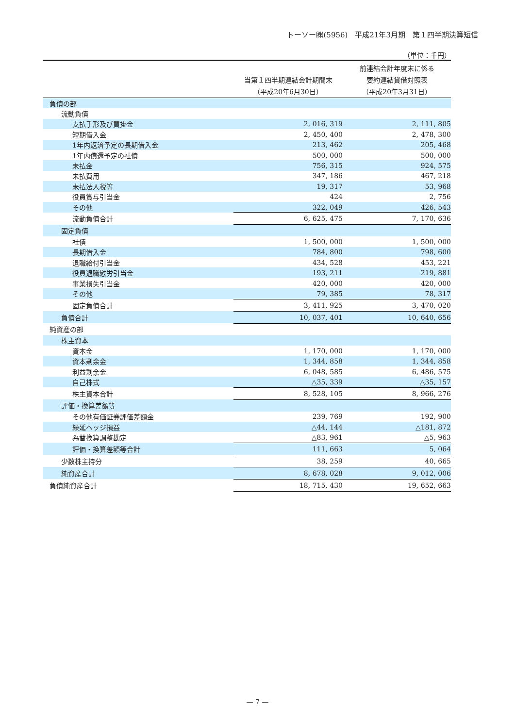トーソー㈱(5956)　平成21年3月期　第１四半期決算短信
（単位：千円）
| | 当第１四半期連結会計期間末 （平成20年6月30日） | 前連結会計年度末に係る 要約連結貸借対照表 （平成20年3月31日） |
| --- | --- | --- |
| 負債の部 | | |
| 流動負債 | | |
| 支払手形及び買掛金 | 2, 016, 319 | 2, 111, 805 |
| 短期借入金 | 2, 450, 400 | 2, 478, 300 |
| 1年内返済予定の長期借入金 | 213, 462 | 205, 468 |
| 1年内償還予定の社債 | 500, 000 | 500, 000 |
| 未払金 | 756, 315 | 924, 575 |
| 未払費用 | 347, 186 | 467, 218 |
| 未払法人税等 | 19, 317 | 53, 968 |
| 役員賞与引当金 | 424 | 2, 756 |
| その他 | 322, 049 | 426, 543 |
| 流動負債合計 | 6, 625, 475 | 7, 170, 636 |
| 固定負債 | | |
| 社債 | 1, 500, 000 | 1, 500, 000 |
| 長期借入金 | 784, 800 | 798, 600 |
| 退職給付引当金 | 434, 528 | 453, 221 |
| 役員退職慰労引当金 | 193, 211 | 219, 881 |
| 事業損失引当金 | 420, 000 | 420, 000 |
| その他 | 79, 385 | 78, 317 |
| 固定負債合計 | 3, 411, 925 | 3, 470, 020 |
| 負債合計 | 10, 037, 401 | 10, 640, 656 |
| 純資産の部 | | |
| 株主資本 | | |
| 資本金 | 1, 170, 000 | 1, 170, 000 |
| 資本剰余金 | 1, 344, 858 | 1, 344, 858 |
| 利益剰余金 | 6, 048, 585 | 6, 486, 575 |
| 自己株式 | △35, 339 | △35, 157 |
| 株主資本合計 | 8, 528, 105 | 8, 966, 276 |
| 評価・換算差額等 | | |
| その他有価証券評価差額金 | 239, 769 | 192, 900 |
| 繰延ヘッジ損益 | △44, 144 | △181, 872 |
| 為替換算調整勘定 | △83, 961 | △5, 963 |
| 評価・換算差額等合計 | 111, 663 | 5, 064 |
| 少数株主持分 | 38, 259 | 40, 665 |
| 純資産合計 | 8, 678, 028 | 9, 012, 006 |
| 負債純資産合計 | 18, 715, 430 | 19, 652, 663 |
— 7 —